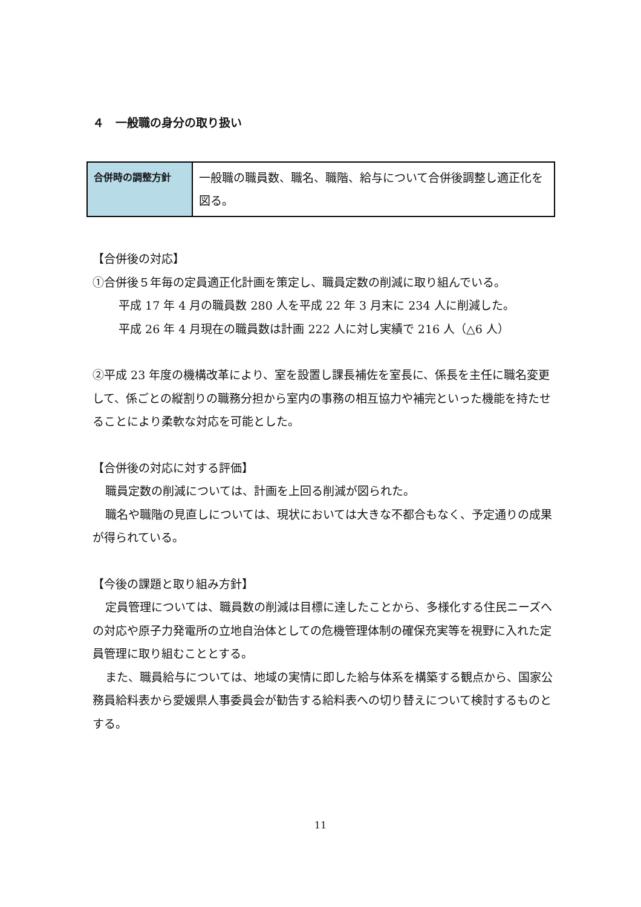４　一般職の身分の取り扱い
| 合併時の調整方針 | 一般職の職員数、職名、職階、給与について合併後調整し適正化を図る。 |
【合併後の対応】
①合併後５年毎の定員適正化計画を策定し、職員定数の削減に取り組んでいる。
平成 17 年 4 月の職員数 280 人を平成 22 年 3 月末に 234 人に削減した。
平成 26 年 4 月現在の職員数は計画 222 人に対し実績で 216 人（△6 人）
②平成 23 年度の機構改革により、室を設置し課長補佐を室長に、係長を主任に職名変更して、係ごとの縦割りの職務分担から室内の事務の相互協力や補完といった機能を持たせることにより柔軟な対応を可能とした。
【合併後の対応に対する評価】
職員定数の削減については、計画を上回る削減が図られた。
職名や職階の見直しについては、現状においては大きな不都合もなく、予定通りの成果が得られている。
【今後の課題と取り組み方針】
定員管理については、職員数の削減は目標に達したことから、多様化する住民ニーズへの対応や原子力発電所の立地自治体としての危機管理体制の確保充実等を視野に入れた定員管理に取り組むこととする。
また、職員給与については、地域の実情に即した給与体系を構築する観点から、国家公務員給料表から愛媛県人事委員会が勧告する給料表への切り替えについて検討するものとする。
11